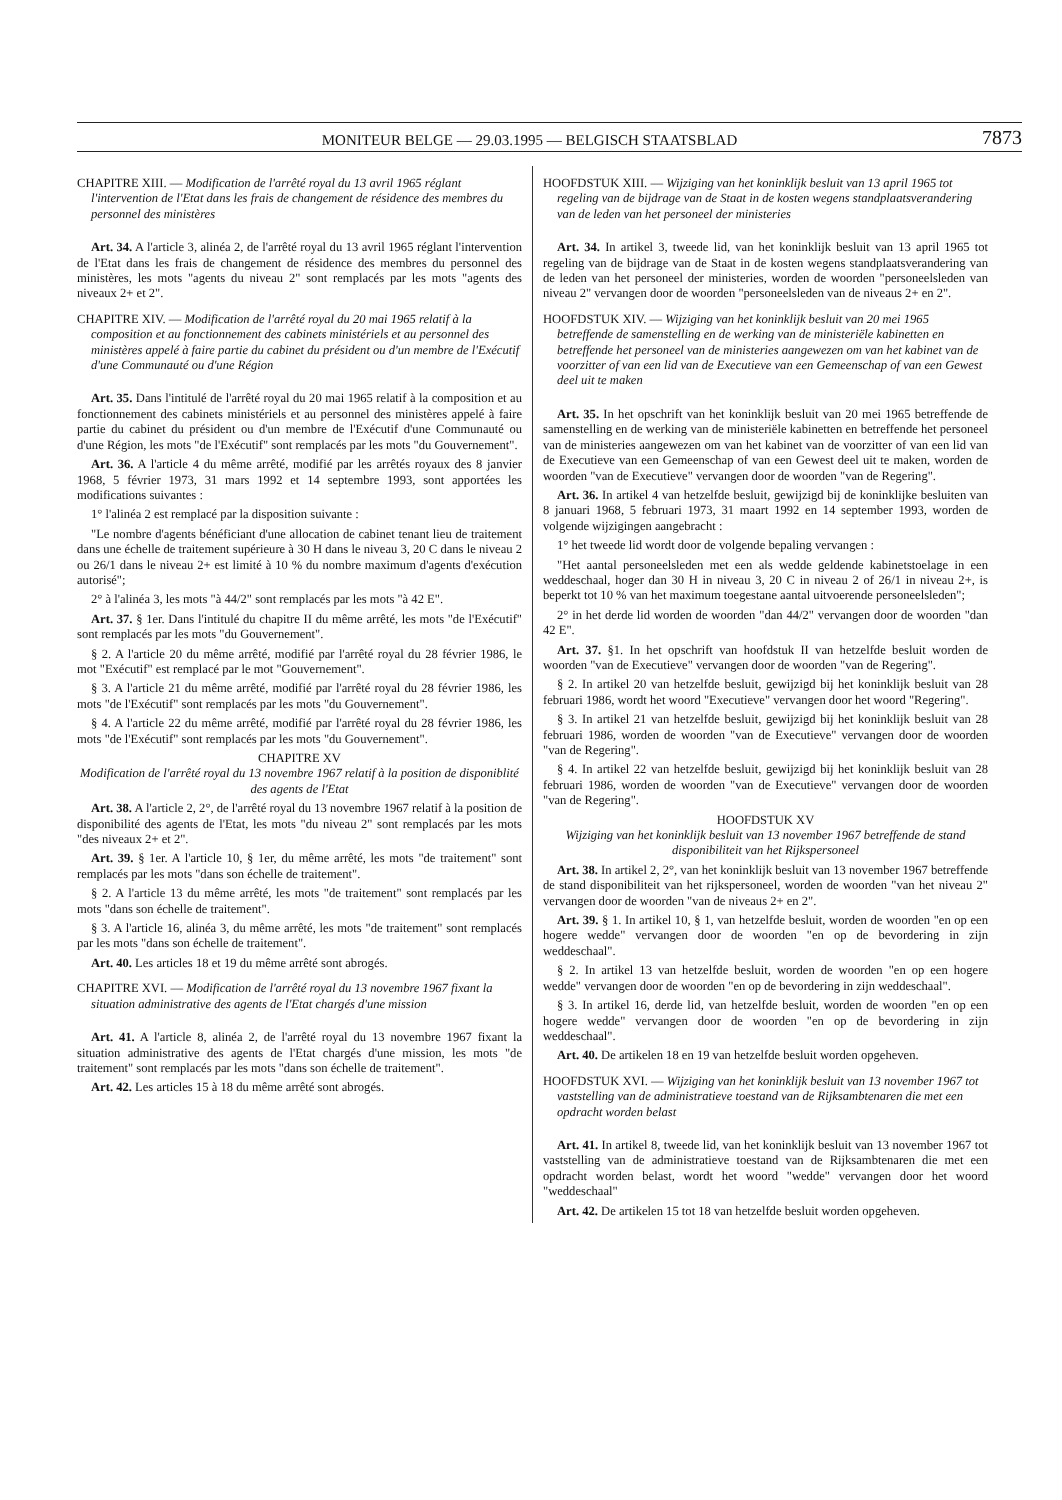MONITEUR BELGE — 29.03.1995 — BELGISCH STAATSBLAD 7873
CHAPITRE XIII. — Modification de l'arrêté royal du 13 avril 1965 réglant l'intervention de l'Etat dans les frais de changement de résidence des membres du personnel des ministères
Art. 34. A l'article 3, alinéa 2, de l'arrêté royal du 13 avril 1965 réglant l'intervention de l'Etat dans les frais de changement de résidence des membres du personnel des ministères, les mots "agents du niveau 2" sont remplacés par les mots "agents des niveaux 2+ et 2".
CHAPITRE XIV. — Modification de l'arrêté royal du 20 mai 1965 relatif à la composition et au fonctionnement des cabinets ministériels et au personnel des ministères appelé à faire partie du cabinet du président ou d'un membre de l'Exécutif d'une Communauté ou d'une Région
Art. 35. Dans l'intitulé de l'arrêté royal du 20 mai 1965 relatif à la composition et au fonctionnement des cabinets ministériels et au personnel des ministères appelé à faire partie du cabinet du président ou d'un membre de l'Exécutif d'une Communauté ou d'une Région, les mots "de l'Exécutif" sont remplacés par les mots "du Gouvernement".
Art. 36. A l'article 4 du même arrêté, modifié par les arrêtés royaux des 8 janvier 1968, 5 février 1973, 31 mars 1992 et 14 septembre 1993, sont apportées les modifications suivantes :
1° l'alinéa 2 est remplacé par la disposition suivante :
"Le nombre d'agents bénéficiant d'une allocation de cabinet tenant lieu de traitement dans une échelle de traitement supérieure à 30 H dans le niveau 3, 20 C dans le niveau 2 ou 26/1 dans le niveau 2+ est limité à 10 % du nombre maximum d'agents d'exécution autorisé";
2° à l'alinéa 3, les mots "à 44/2" sont remplacés par les mots "à 42 E".
Art. 37. § 1er. Dans l'intitulé du chapitre II du même arrêté, les mots "de l'Exécutif" sont remplacés par les mots "du Gouvernement".
§ 2. A l'article 20 du même arrêté, modifié par l'arrêté royal du 28 février 1986, le mot "Exécutif" est remplacé par le mot "Gouvernement".
§ 3. A l'article 21 du même arrêté, modifié par l'arrêté royal du 28 février 1986, les mots "de l'Exécutif" sont remplacés par les mots "du Gouvernement".
§ 4. A l'article 22 du même arrêté, modifié par l'arrêté royal du 28 février 1986, les mots "de l'Exécutif" sont remplacés par les mots "du Gouvernement".
CHAPITRE XV
Modification de l'arrêté royal du 13 novembre 1967 relatif à la position de disponiblité des agents de l'Etat
Art. 38. A l'article 2, 2°, de l'arrêté royal du 13 novembre 1967 relatif à la position de disponibilité des agents de l'Etat, les mots "du niveau 2" sont remplacés par les mots "des niveaux 2+ et 2".
Art. 39. § 1er. A l'article 10, § 1er, du même arrêté, les mots "de traitement" sont remplacés par les mots "dans son échelle de traitement".
§ 2. A l'article 13 du même arrêté, les mots "de traitement" sont remplacés par les mots "dans son échelle de traitement".
§ 3. A l'article 16, alinéa 3, du même arrêté, les mots "de traitement" sont remplacés par les mots "dans son échelle de traitement".
Art. 40. Les articles 18 et 19 du même arrêté sont abrogés.
CHAPITRE XVI. — Modification de l'arrêté royal du 13 novembre 1967 fixant la situation administrative des agents de l'Etat chargés d'une mission
Art. 41. A l'article 8, alinéa 2, de l'arrêté royal du 13 novembre 1967 fixant la situation administrative des agents de l'Etat chargés d'une mission, les mots "de traitement" sont remplacés par les mots "dans son échelle de traitement".
Art. 42. Les articles 15 à 18 du même arrêté sont abrogés.
HOOFDSTUK XIII. — Wijziging van het koninklijk besluit van 13 april 1965 tot regeling van de bijdrage van de Staat in de kosten wegens standplaatsverandering van de leden van het personeel der ministeries
Art. 34. In artikel 3, tweede lid, van het koninklijk besluit van 13 april 1965 tot regeling van de bijdrage van de Staat in de kosten wegens standplaatsverandering van de leden van het personeel der ministeries, worden de woorden "personeelsleden van niveau 2" vervangen door de woorden "personeelsleden van de niveaus 2+ en 2".
HOOFDSTUK XIV. — Wijziging van het koninklijk besluit van 20 mei 1965 betreffende de samenstelling en de werking van de ministeriële kabinetten en betreffende het personeel van de ministeries aangewezen om van het kabinet van de voorzitter of van een lid van de Executieve van een Gemeenschap of van een Gewest deel uit te maken
Art. 35. In het opschrift van het koninklijk besluit van 20 mei 1965 betreffende de samenstelling en de werking van de ministeriële kabinetten en betreffende het personeel van de ministeries aangewezen om van het kabinet van de voorzitter of van een lid van de Executieve van een Gemeenschap of van een Gewest deel uit te maken, worden de woorden "van de Executieve" vervangen door de woorden "van de Regering".
Art. 36. In artikel 4 van hetzelfde besluit, gewijzigd bij de koninklijke besluiten van 8 januari 1968, 5 februari 1973, 31 maart 1992 en 14 september 1993, worden de volgende wijzigingen aangebracht :
1° het tweede lid wordt door de volgende bepaling vervangen :
"Het aantal personeelsleden met een als wedde geldende kabinetstoelage in een weddeschaal, hoger dan 30 H in niveau 3, 20 C in niveau 2 of 26/1 in niveau 2+, is beperkt tot 10 % van het maximum toegestane aantal uitvoerende personeelsleden";
2° in het derde lid worden de woorden "dan 44/2" vervangen door de woorden "dan 42 E".
Art. 37. §1. In het opschrift van hoofdstuk II van hetzelfde besluit worden de woorden "van de Executieve" vervangen door de woorden "van de Regering".
§ 2. In artikel 20 van hetzelfde besluit, gewijzigd bij het koninklijk besluit van 28 februari 1986, wordt het woord "Executieve" vervangen door het woord "Regering".
§ 3. In artikel 21 van hetzelfde besluit, gewijzigd bij het koninklijk besluit van 28 februari 1986, worden de woorden "van de Executieve" vervangen door de woorden "van de Regering".
§ 4. In artikel 22 van hetzelfde besluit, gewijzigd bij het koninklijk besluit van 28 februari 1986, worden de woorden "van de Executieve" vervangen door de woorden "van de Regering".
HOOFDSTUK XV
Wijziging van het koninklijk besluit van 13 november 1967 betreffende de stand disponibiliteit van het Rijkspersoneel
Art. 38. In artikel 2, 2°, van het koninklijk besluit van 13 november 1967 betreffende de stand disponibiliteit van het rijkspersoneel, worden de woorden "van het niveau 2" vervangen door de woorden "van de niveaus 2+ en 2".
Art. 39. § 1. In artikel 10, § 1, van hetzelfde besluit, worden de woorden "en op een hogere wedde" vervangen door de woorden "en op de bevordering in zijn weddeschaal".
§ 2. In artikel 13 van hetzelfde besluit, worden de woorden "en op een hogere wedde" vervangen door de woorden "en op de bevordering in zijn weddeschaal".
§ 3. In artikel 16, derde lid, van hetzelfde besluit, worden de woorden "en op een hogere wedde" vervangen door de woorden "en op de bevordering in zijn weddeschaal".
Art. 40. De artikelen 18 en 19 van hetzelfde besluit worden opgeheven.
HOOFDSTUK XVI. — Wijziging van het koninklijk besluit van 13 november 1967 tot vaststelling van de administratieve toestand van de Rijksambtenaren die met een opdracht worden belast
Art. 41. In artikel 8, tweede lid, van het koninklijk besluit van 13 november 1967 tot vaststelling van de administratieve toestand van de Rijksambtenaren die met een opdracht worden belast, wordt het woord "wedde" vervangen door het woord "weddeschaal"
Art. 42. De artikelen 15 tot 18 van hetzelfde besluit worden opgeheven.